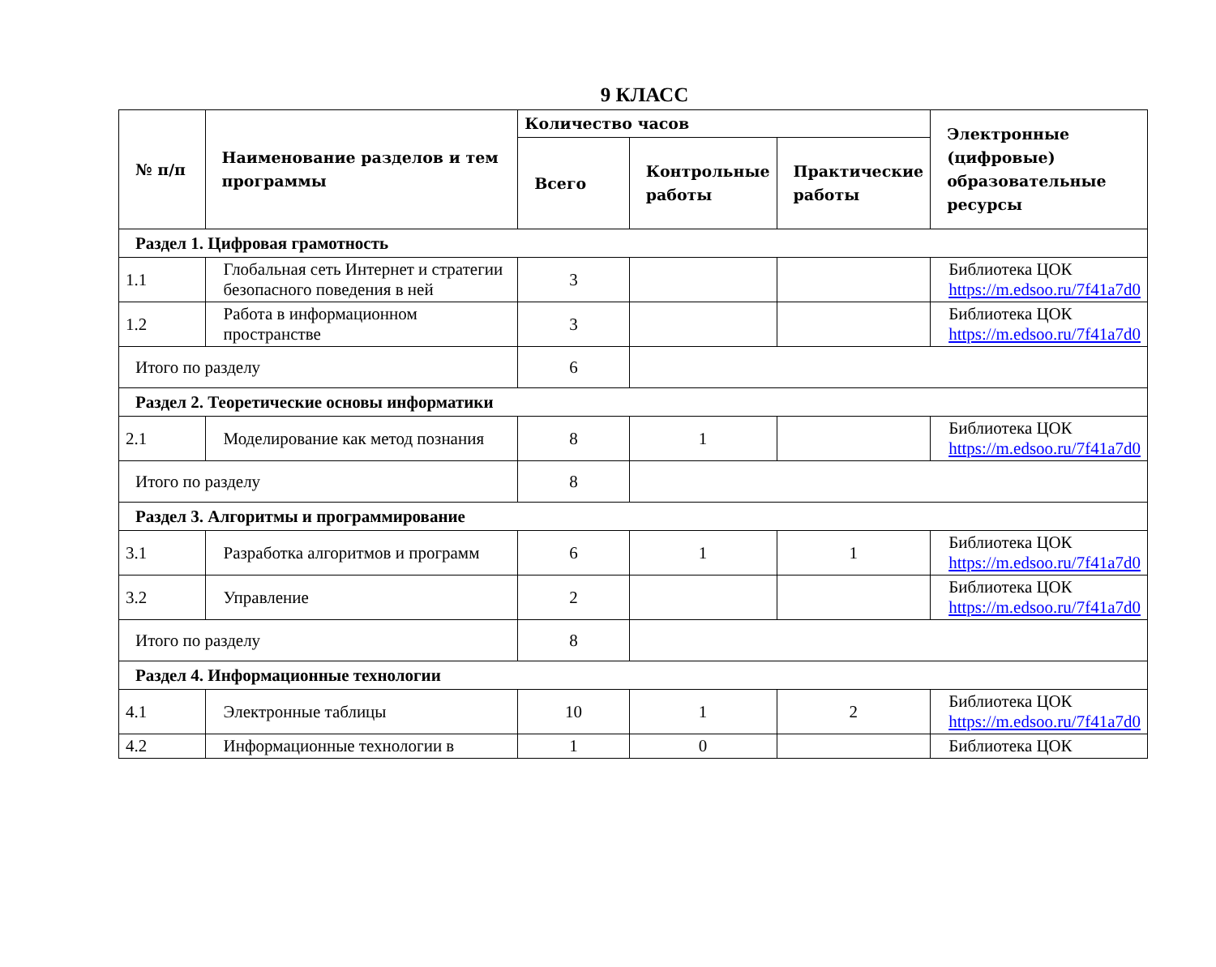9 КЛАСС
| № п/п | Наименование разделов и тем программы | Количество часов | | | Электронные (цифровые) образовательные ресурсы |
| --- | --- | --- | --- | --- | --- |
| | | Всего | Контрольные работы | Практические работы | |
| Раздел 1. Цифровая грамотность | | | | | |
| 1.1 | Глобальная сеть Интернет и стратегии безопасного поведения в ней | 3 | | | Библиотека ЦОК https://m.edsoo.ru/7f41a7d0 |
| 1.2 | Работа в информационном пространстве | 3 | | | Библиотека ЦОК https://m.edsoo.ru/7f41a7d0 |
| Итого по разделу | | 6 | | | |
| Раздел 2. Теоретические основы информатики | | | | | |
| 2.1 | Моделирование как метод познания | 8 | 1 | | Библиотека ЦОК https://m.edsoo.ru/7f41a7d0 |
| Итого по разделу | | 8 | | | |
| Раздел 3. Алгоритмы и программирование | | | | | |
| 3.1 | Разработка алгоритмов и программ | 6 | 1 | 1 | Библиотека ЦОК https://m.edsoo.ru/7f41a7d0 |
| 3.2 | Управление | 2 | | | Библиотека ЦОК https://m.edsoo.ru/7f41a7d0 |
| Итого по разделу | | 8 | | | |
| Раздел 4. Информационные технологии | | | | | |
| 4.1 | Электронные таблицы | 10 | 1 | 2 | Библиотека ЦОК https://m.edsoo.ru/7f41a7d0 |
| 4.2 | Информационные технологии в | 1 | 0 | | Библиотека ЦОК |